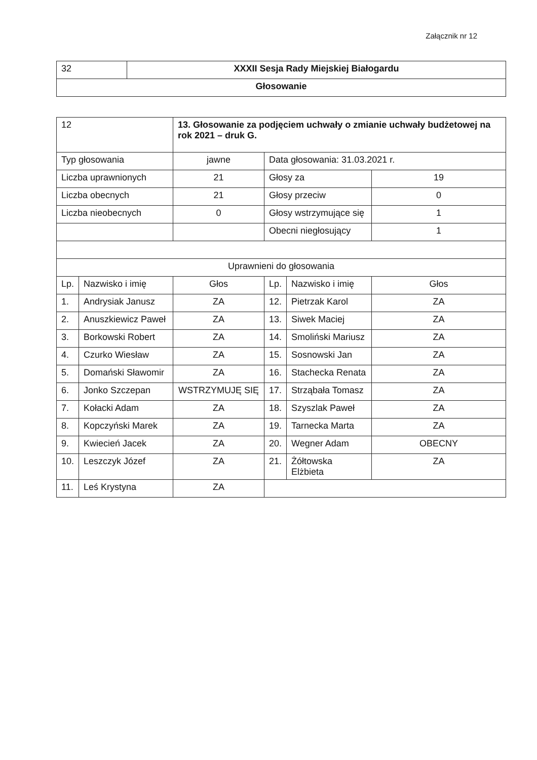Załącznik nr 12
| 32 | XXXII Sesja Rady Miejskiej Białogardu |
| Głosowanie | |
| 12 | | 13. Głosowanie za podjęciem uchwały o zmianie uchwały budżetowej na rok 2021 – druk G. | | | |
| Typ głosowania | | jawne | Data głosowania: 31.03.2021 r. | | |
| Liczba uprawnionych | | 21 | Głosy za | | 19 |
| Liczba obecnych | | 21 | Głosy przeciw | | 0 |
| Liczba nieobecnych | | 0 | Głosy wstrzymujące się | | 1 |
| | | | Obecni niegłosujący | | 1 |
| Uprawnieni do głosowania | | | | | |
| Lp. | Nazwisko i imię | Głos | Lp. | Nazwisko i imię | Głos |
| 1. | Andrysiak Janusz | ZA | 12. | Pietrzak Karol | ZA |
| 2. | Anuszkiewicz Paweł | ZA | 13. | Siwek Maciej | ZA |
| 3. | Borkowski Robert | ZA | 14. | Smoliński Mariusz | ZA |
| 4. | Czurko Wiesław | ZA | 15. | Sosnowski Jan | ZA |
| 5. | Domański Sławomir | ZA | 16. | Stachecka Renata | ZA |
| 6. | Jonko Szczepan | WSTRZYMUJĘ SIĘ | 17. | Strząbała Tomasz | ZA |
| 7. | Kołacki Adam | ZA | 18. | Szyszlak Paweł | ZA |
| 8. | Kopczyński Marek | ZA | 19. | Tarnecka Marta | ZA |
| 9. | Kwiecień Jacek | ZA | 20. | Wegner Adam | OBECNY |
| 10. | Leszczyk Józef | ZA | 21. | Żółtowska Elżbieta | ZA |
| 11. | Leś Krystyna | ZA | | | |